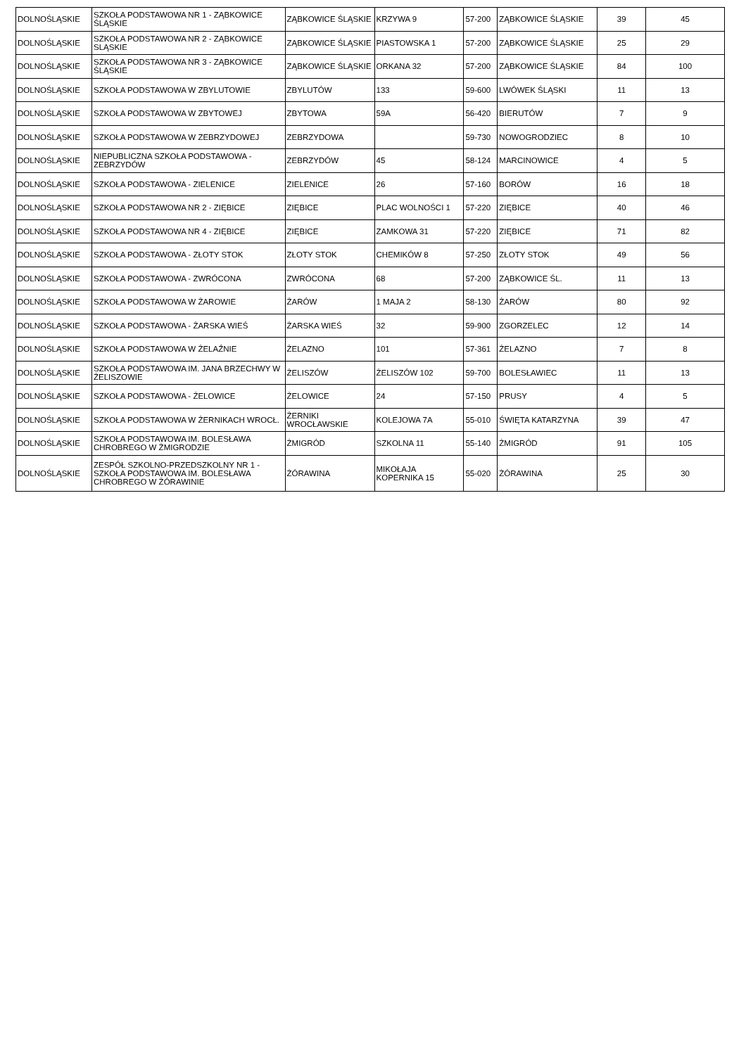| DOLNOŚLĄSKIE | SZKOŁA PODSTAWOWA NR 1 - ZĄBKOWICE ŚLĄSKIE | ZĄBKOWICE ŚLĄSKIE | KRZYWA 9 | 57-200 | ZĄBKOWICE ŚLĄSKIE | 39 | 45 |
| DOLNOŚLĄSKIE | SZKOŁA PODSTAWOWA NR 2 - ZĄBKOWICE SLĄSKIE | ZĄBKOWICE ŚLĄSKIE | PIASTOWSKA 1 | 57-200 | ZĄBKOWICE ŚLĄSKIE | 25 | 29 |
| DOLNOŚLĄSKIE | SZKOŁA PODSTAWOWA NR 3 - ZĄBKOWICE ŚLĄSKIE | ZĄBKOWICE ŚLĄSKIE | ORKANA 32 | 57-200 | ZĄBKOWICE ŚLĄSKIE | 84 | 100 |
| DOLNOŚLĄSKIE | SZKOŁA PODSTAWOWA W ZBYLUTOWIE | ZBYLUTÓW | 133 | 59-600 | LWÓWEK ŚLĄSKI | 11 | 13 |
| DOLNOŚLĄSKIE | SZKOŁA PODSTAWOWA W ZBYTOWEJ | ZBYTOWA | 59A | 56-420 | BIERUTÓW | 7 | 9 |
| DOLNOŚLĄSKIE | SZKOŁA PODSTAWOWA W ZEBRZYDOWEJ | ZEBRZYDOWA | | 59-730 | NOWOGRODZIEC | 8 | 10 |
| DOLNOŚLĄSKIE | NIEPUBLICZNA SZKOŁA PODSTAWOWA - ZEBRZYDÓW | ZEBRZYDÓW | 45 | 58-124 | MARCINOWICE | 4 | 5 |
| DOLNOŚLĄSKIE | SZKOŁA PODSTAWOWA - ZIELENICE | ZIELENICE | 26 | 57-160 | BORÓW | 16 | 18 |
| DOLNOŚLĄSKIE | SZKOŁA PODSTAWOWA NR 2 - ZIĘBICE | ZIĘBICE | PLAC WOLNOŚCI 1 | 57-220 | ZIĘBICE | 40 | 46 |
| DOLNOŚLĄSKIE | SZKOŁA PODSTAWOWA NR 4 - ZIĘBICE | ZIĘBICE | ZAMKOWA 31 | 57-220 | ZIĘBICE | 71 | 82 |
| DOLNOŚLĄSKIE | SZKOŁA PODSTAWOWA - ZŁOTY STOK | ZŁOTY STOK | CHEMIKÓW 8 | 57-250 | ZŁOTY STOK | 49 | 56 |
| DOLNOŚLĄSKIE | SZKOŁA PODSTAWOWA - ZWRÓCONA | ZWRÓCONA | 68 | 57-200 | ZĄBKOWICE ŚL. | 11 | 13 |
| DOLNOŚLĄSKIE | SZKOŁA PODSTAWOWA W ŻAROWIE | ŻARÓW | 1 MAJA 2 | 58-130 | ŻARÓW | 80 | 92 |
| DOLNOŚLĄSKIE | SZKOŁA PODSTAWOWA - ŻARSKA WIEŚ | ŻARSKA WIEŚ | 32 | 59-900 | ZGORZELEC | 12 | 14 |
| DOLNOŚLĄSKIE | SZKOŁA PODSTAWOWA W ŻELAŹNIE | ŻELAZNO | 101 | 57-361 | ŻELAZNO | 7 | 8 |
| DOLNOŚLĄSKIE | SZKOŁA PODSTAWOWA IM. JANA BRZECHWY W ŻELISZOWIE | ŻELISZÓW | ŻELISZÓW 102 | 59-700 | BOLESŁAWIEC | 11 | 13 |
| DOLNOŚLĄSKIE | SZKOŁA PODSTAWOWA - ŻELOWICE | ŻELOWICE | 24 | 57-150 | PRUSY | 4 | 5 |
| DOLNOŚLĄSKIE | SZKOŁA PODSTAWOWA W ŻERNIKACH WROCŁ. | ŻERNIKI WROCŁAWSKIE | KOLEJOWA 7A | 55-010 | ŚWIĘTA KATARZYNA | 39 | 47 |
| DOLNOŚLĄSKIE | SZKOŁA PODSTAWOWA IM. BOLESŁAWA CHROBREGO W ŻMIGRODZIE | ŻMIGRÓD | SZKOLNA 11 | 55-140 | ŻMIGRÓD | 91 | 105 |
| DOLNOŚLĄSKIE | ZESPÓŁ SZKOLNO-PRZEDSZKOLNY NR 1 - SZKOŁA PODSTAWOWA IM. BOLESŁAWA CHROBREGO W ŻÓRAWINIE | ŻÓRAWINA | MIKOŁAJA KOPERNIKA 15 | 55-020 | ŻÓRAWINA | 25 | 30 |